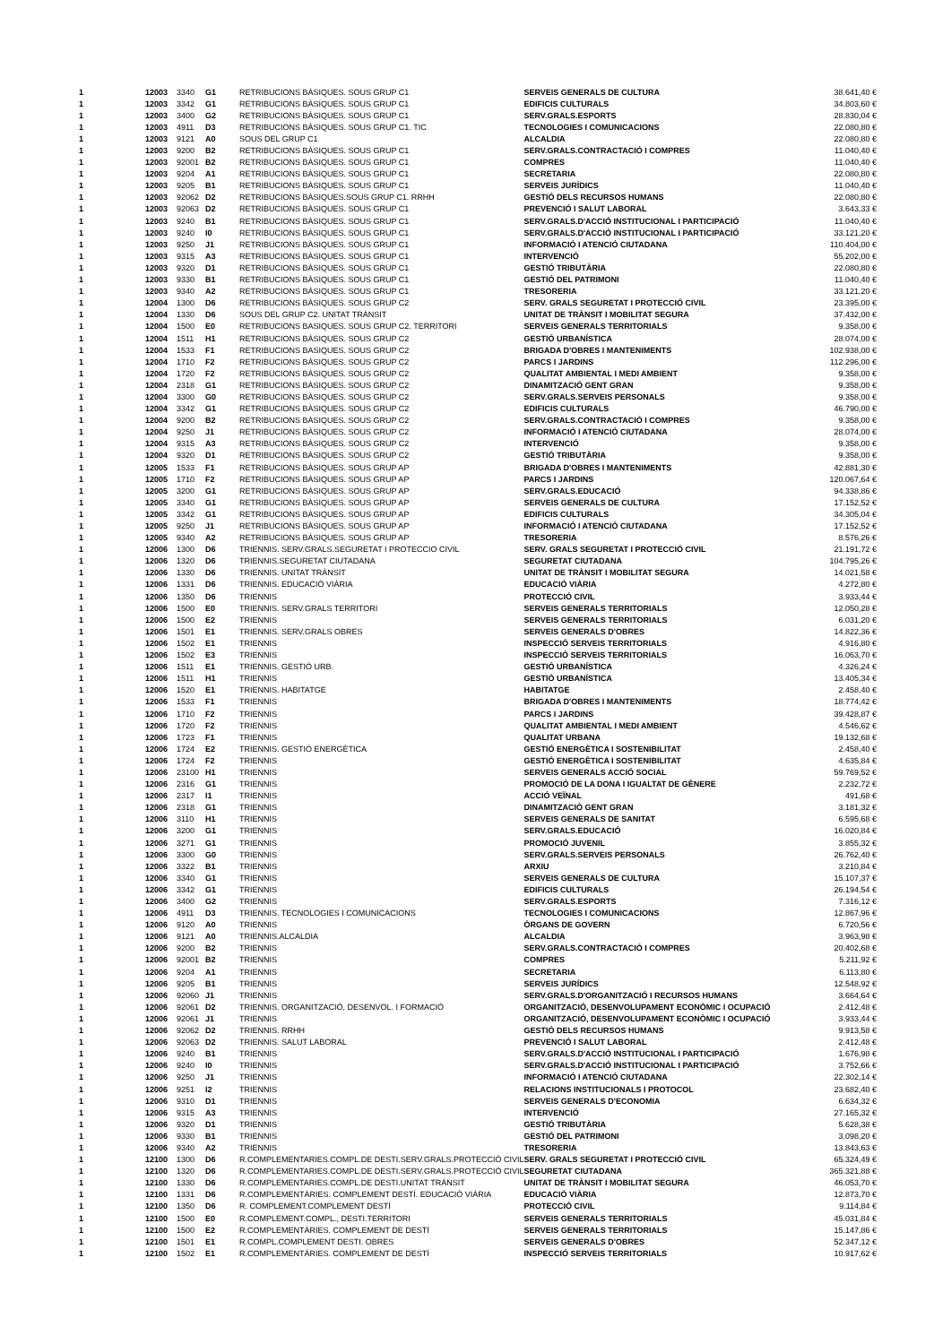| 1 | 12003 | 3340 | G1 | RETRIBUCIONS BÀSIQUES. SOUS GRUP C1 | SERVEIS GENERALS DE CULTURA | 38.641,40 € |
| 1 | 12003 | 3342 | G1 | RETRIBUCIONS BÀSIQUES. SOUS GRUP C1 | EDIFICIS CULTURALS | 34.803,60 € |
| 1 | 12003 | 3400 | G2 | RETRIBUCIONS BÀSIQUES. SOUS GRUP C1 | SERV.GRALS.ESPORTS | 28.830,04 € |
| 1 | 12003 | 4911 | D3 | RETRIBUCIONS BÀSIQUES. SOUS GRUP C1. TIC | TECNOLOGIES I COMUNICACIONS | 22.080,80 € |
| 1 | 12003 | 9121 | A0 | SOUS DEL GRUP C1 | ALCALDIA | 22.080,80 € |
| 1 | 12003 | 9200 | B2 | RETRIBUCIONS BÀSIQUES. SOUS GRUP C1 | SERV.GRALS.CONTRACTACIÓ I COMPRES | 11.040,40 € |
| 1 | 12003 | 92001 | B2 | RETRIBUCIONS BÀSIQUES. SOUS GRUP C1 | COMPRES | 11.040,40 € |
| 1 | 12003 | 9204 | A1 | RETRIBUCIONS BÀSIQUES. SOUS GRUP C1 | SECRETARIA | 22.080,80 € |
| 1 | 12003 | 9205 | B1 | RETRIBUCIONS BÀSIQUES. SOUS GRUP C1 | SERVEIS JURÍDICS | 11.040,40 € |
| 1 | 12003 | 92062 | D2 | RETRIBUCIONS BÀSIQUES.SOUS GRUP C1. RRHH | GESTIÓ DELS RECURSOS HUMANS | 22.080,80 € |
| 1 | 12003 | 92063 | D2 | RETRIBUCIONS BÀSIQUES. SOUS GRUP C1 | PREVENCIÓ I SALUT LABORAL | 3.643,33 € |
| 1 | 12003 | 9240 | B1 | RETRIBUCIONS BÀSIQUES. SOUS GRUP C1 | SERV.GRALS.D'ACCIÓ INSTITUCIONAL I PARTICIPACIÓ | 11.040,40 € |
| 1 | 12003 | 9240 | I0 | RETRIBUCIONS BÀSIQUES. SOUS GRUP C1 | SERV.GRALS.D'ACCIÓ INSTITUCIONAL I PARTICIPACIÓ | 33.121,20 € |
| 1 | 12003 | 9250 | J1 | RETRIBUCIONS BÀSIQUES. SOUS GRUP C1 | INFORMACIÓ I ATENCIÓ CIUTADANA | 110.404,00 € |
| 1 | 12003 | 9315 | A3 | RETRIBUCIONS BÀSIQUES. SOUS GRUP C1 | INTERVENCIÓ | 55.202,00 € |
| 1 | 12003 | 9320 | D1 | RETRIBUCIONS BÀSIQUES. SOUS GRUP C1 | GESTIÓ TRIBUTÀRIA | 22.080,80 € |
| 1 | 12003 | 9330 | B1 | RETRIBUCIONS BÀSIQUES. SOUS GRUP C1 | GESTIÓ DEL PATRIMONI | 11.040,40 € |
| 1 | 12003 | 9340 | A2 | RETRIBUCIONS BÀSIQUES. SOUS GRUP C1 | TRESORERIA | 33.121,20 € |
| 1 | 12004 | 1300 | D6 | RETRIBUCIONS BÀSIQUES. SOUS GRUP C2 | SERV. GRALS SEGURETAT I PROTECCIÓ CIVIL | 23.395,00 € |
| 1 | 12004 | 1330 | D6 | SOUS DEL GRUP C2. UNITAT TRÀNSIT | UNITAT DE TRÀNSIT I MOBILITAT SEGURA | 37.432,00 € |
| 1 | 12004 | 1500 | E0 | RETRIBUCIONS BASIQUES. SOUS GRUP C2. TERRITORI | SERVEIS GENERALS TERRITORIALS | 9.358,00 € |
| 1 | 12004 | 1511 | H1 | RETRIBUCIONS BÀSIQUES. SOUS GRUP C2 | GESTIÓ URBANÍSTICA | 28.074,00 € |
| 1 | 12004 | 1533 | F1 | RETRIBUCIONS BASIQUES. SOUS GRUP C2 | BRIGADA D'OBRES I MANTENIMENTS | 102.938,00 € |
| 1 | 12004 | 1710 | F2 | RETRIBUCIONS BÀSIQUES. SOUS GRUP C2 | PARCS I JARDINS | 112.296,00 € |
| 1 | 12004 | 1720 | F2 | RETRIBUCIONS BÀSIQUES. SOUS GRUP C2 | QUALITAT AMBIENTAL I MEDI AMBIENT | 9.358,00 € |
| 1 | 12004 | 2318 | G1 | RETRIBUCIONS BÀSIQUES. SOUS GRUP C2 | DINAMITZACIÓ GENT GRAN | 9.358,00 € |
| 1 | 12004 | 3300 | G0 | RETRIBUCIONS BÀSIQUES. SOUS GRUP C2 | SERV.GRALS.SERVEIS PERSONALS | 9.358,00 € |
| 1 | 12004 | 3342 | G1 | RETRIBUCIONS BÀSIQUES. SOUS GRUP C2 | EDIFICIS CULTURALS | 46.790,00 € |
| 1 | 12004 | 9200 | B2 | RETRIBUCIONS BÀSIQUES. SOUS GRUP C2 | SERV.GRALS.CONTRACTACIÓ I COMPRES | 9.358,00 € |
| 1 | 12004 | 9250 | J1 | RETRIBUCIONS BÀSIQUES. SOUS GRUP C2 | INFORMACIÓ I ATENCIÓ CIUTADANA | 28.074,00 € |
| 1 | 12004 | 9315 | A3 | RETRIBUCIONS BÀSIQUES. SOUS GRUP C2 | INTERVENCIÓ | 9.358,00 € |
| 1 | 12004 | 9320 | D1 | RETRIBUCIONS BÀSIQUES. SOUS GRUP C2 | GESTIÓ TRIBUTÀRIA | 9.358,00 € |
| 1 | 12005 | 1533 | F1 | RETRIBUCIONS BÀSIQUES. SOUS GRUP AP | BRIGADA D'OBRES I MANTENIMENTS | 42.881,30 € |
| 1 | 12005 | 1710 | F2 | RETRIBUCIONS BÀSIQUES. SOUS GRUP AP | PARCS I JARDINS | 120.067,64 € |
| 1 | 12005 | 3200 | G1 | RETRIBUCIONS BÀSIQUES. SOUS GRUP AP | SERV.GRALS.EDUCACIÓ | 94.338,86 € |
| 1 | 12005 | 3340 | G1 | RETRIBUCIONS BÀSIQUES. SOUS GRUP AP | SERVEIS GENERALS DE CULTURA | 17.152,52 € |
| 1 | 12005 | 3342 | G1 | RETRIBUCIONS BÀSIQUES. SOUS GRUP AP | EDIFICIS CULTURALS | 34.305,04 € |
| 1 | 12005 | 9250 | J1 | RETRIBUCIONS BÀSIQUES. SOUS GRUP AP | INFORMACIÓ I ATENCIÓ CIUTADANA | 17.152,52 € |
| 1 | 12005 | 9340 | A2 | RETRIBUCIONS BÀSIQUES. SOUS GRUP AP | TRESORERIA | 8.576,26 € |
| 1 | 12006 | 1300 | D6 | TRIENNIS. SERV.GRALS.SEGURETAT I PROTECCIO CIVIL | SERV. GRALS SEGURETAT I PROTECCIÓ CIVIL | 21.191,72 € |
| 1 | 12006 | 1320 | D6 | TRIENNIS.SEGURETAT CIUTADANA | SEGURETAT CIUTADANA | 104.795,26 € |
| 1 | 12006 | 1330 | D6 | TRIENNIS. UNITAT TRÀNSIT | UNITAT DE TRÀNSIT I MOBILITAT SEGURA | 14.021,58 € |
| 1 | 12006 | 1331 | D6 | TRIENNIS. EDUCACIÓ VIÀRIA | EDUCACIÓ VIÀRIA | 4.272,80 € |
| 1 | 12006 | 1350 | D6 | TRIENNIS | PROTECCIÓ CIVIL | 3.933,44 € |
| 1 | 12006 | 1500 | E0 | TRIENNIS. SERV.GRALS TERRITORI | SERVEIS GENERALS TERRITORIALS | 12.050,28 € |
| 1 | 12006 | 1500 | E2 | TRIENNIS | SERVEIS GENERALS TERRITORIALS | 6.031,20 € |
| 1 | 12006 | 1501 | E1 | TRIENNIS. SERV.GRALS OBRES | SERVEIS GENERALS D'OBRES | 14.822,36 € |
| 1 | 12006 | 1502 | E1 | TRIENNIS | INSPECCIÓ SERVEIS TERRITORIALS | 4.916,80 € |
| 1 | 12006 | 1502 | E3 | TRIENNIS | INSPECCIÓ SERVEIS TERRITORIALS | 16.063,70 € |
| 1 | 12006 | 1511 | E1 | TRIENNIS. GESTIÓ URB. | GESTIÓ URBANÍSTICA | 4.326,24 € |
| 1 | 12006 | 1511 | H1 | TRIENNIS | GESTIÓ URBANÍSTICA | 13.405,34 € |
| 1 | 12006 | 1520 | E1 | TRIENNIS. HABITATGE | HABITATGE | 2.458,40 € |
| 1 | 12006 | 1533 | F1 | TRIENNIS | BRIGADA D'OBRES I MANTENIMENTS | 18.774,42 € |
| 1 | 12006 | 1710 | F2 | TRIENNIS | PARCS I JARDINS | 39.428,87 € |
| 1 | 12006 | 1720 | F2 | TRIENNIS | QUALITAT AMBIENTAL I MEDI AMBIENT | 4.546,62 € |
| 1 | 12006 | 1723 | F1 | TRIENNIS | QUALITAT URBANA | 19.132,68 € |
| 1 | 12006 | 1724 | E2 | TRIENNIS. GESTIÓ ENERGÈTICA | GESTIÓ ENERGÈTICA I SOSTENIBILITAT | 2.458,40 € |
| 1 | 12006 | 1724 | F2 | TRIENNIS | GESTIÓ ENERGÈTICA I SOSTENIBILITAT | 4.635,84 € |
| 1 | 12006 | 23100 | H1 | TRIENNIS | SERVEIS GENERALS ACCIÓ SOCIAL | 59.769,52 € |
| 1 | 12006 | 2316 | G1 | TRIENNIS | PROMOCIÓ DE LA DONA I IGUALTAT DE GÈNERE | 2.232,72 € |
| 1 | 12006 | 2317 | I1 | TRIENNIS | ACCIÓ VEÏNAL | 491,68 € |
| 1 | 12006 | 2318 | G1 | TRIENNIS | DINAMITZACIÓ GENT GRAN | 3.181,32 € |
| 1 | 12006 | 3110 | H1 | TRIENNIS | SERVEIS GENERALS DE SANITAT | 6.595,68 € |
| 1 | 12006 | 3200 | G1 | TRIENNIS | SERV.GRALS.EDUCACIÓ | 16.020,84 € |
| 1 | 12006 | 3271 | G1 | TRIENNIS | PROMOCIÓ JUVENIL | 3.855,32 € |
| 1 | 12006 | 3300 | G0 | TRIENNIS | SERV.GRALS.SERVEIS PERSONALS | 26.762,40 € |
| 1 | 12006 | 3322 | B1 | TRIENNIS | ARXIU | 3.210,84 € |
| 1 | 12006 | 3340 | G1 | TRIENNIS | SERVEIS GENERALS DE CULTURA | 15.107,37 € |
| 1 | 12006 | 3342 | G1 | TRIENNIS | EDIFICIS CULTURALS | 26.194,54 € |
| 1 | 12006 | 3400 | G2 | TRIENNIS | SERV.GRALS.ESPORTS | 7.316,12 € |
| 1 | 12006 | 4911 | D3 | TRIENNIS. TECNOLOGIES I COMUNICACIONS | TECNOLOGIES I COMUNICACIONS | 12.867,96 € |
| 1 | 12006 | 9120 | A0 | TRIENNIS | ÒRGANS DE GOVERN | 6.720,56 € |
| 1 | 12006 | 9121 | A0 | TRIENNIS.ALCALDIA | ALCALDIA | 3.963,98 € |
| 1 | 12006 | 9200 | B2 | TRIENNIS | SERV.GRALS.CONTRACTACIÓ I COMPRES | 20.402,68 € |
| 1 | 12006 | 92001 | B2 | TRIENNIS | COMPRES | 5.211,92 € |
| 1 | 12006 | 9204 | A1 | TRIENNIS | SECRETARIA | 6.113,80 € |
| 1 | 12006 | 9205 | B1 | TRIENNIS | SERVEIS JURÍDICS | 12.548,92 € |
| 1 | 12006 | 92060 | J1 | TRIENNIS | SERV.GRALS.D'ORGANITZACIÓ I RECURSOS HUMANS | 3.664,64 € |
| 1 | 12006 | 92061 | D2 | TRIENNIS. ORGANITZACIÓ, DESENVOL. I FORMACIÓ | ORGANITZACIÓ, DESENVOLUPAMENT ECONÒMIC I OCUPACIÓ | 2.412,48 € |
| 1 | 12006 | 92061 | J1 | TRIENNIS | ORGANITZACIÓ, DESENVOLUPAMENT ECONÒMIC I OCUPACIÓ | 3.933,44 € |
| 1 | 12006 | 92062 | D2 | TRIENNIS. RRHH | GESTIÓ DELS RECURSOS HUMANS | 9.913,58 € |
| 1 | 12006 | 92063 | D2 | TRIENNIS. SALUT LABORAL | PREVENCIÓ I SALUT LABORAL | 2.412,48 € |
| 1 | 12006 | 9240 | B1 | TRIENNIS | SERV.GRALS.D'ACCIÓ INSTITUCIONAL I PARTICIPACIÓ | 1.676,98 € |
| 1 | 12006 | 9240 | I0 | TRIENNIS | SERV.GRALS.D'ACCIÓ INSTITUCIONAL I PARTICIPACIÓ | 3.752,66 € |
| 1 | 12006 | 9250 | J1 | TRIENNIS | INFORMACIÓ I ATENCIÓ CIUTADANA | 22.302,14 € |
| 1 | 12006 | 9251 | I2 | TRIENNIS | RELACIONS INSTITUCIONALS I PROTOCOL | 23.682,40 € |
| 1 | 12006 | 9310 | D1 | TRIENNIS | SERVEIS GENERALS D'ECONOMIA | 6.634,32 € |
| 1 | 12006 | 9315 | A3 | TRIENNIS | INTERVENCIÓ | 27.165,32 € |
| 1 | 12006 | 9320 | D1 | TRIENNIS | GESTIÓ TRIBUTÀRIA | 5.628,38 € |
| 1 | 12006 | 9330 | B1 | TRIENNIS | GESTIÓ DEL PATRIMONI | 3.098,20 € |
| 1 | 12006 | 9340 | A2 | TRIENNIS | TRESORERIA | 13.843,63 € |
| 1 | 12100 | 1300 | D6 | R.COMPLEMENTARIES.COMPL.DE DESTI.SERV.GRALS.PROTECCIÓ CIVIL | SERV. GRALS SEGURETAT I PROTECCIÓ CIVIL | 65.324,49 € |
| 1 | 12100 | 1320 | D6 | R.COMPLEMENTARIES.COMPL.DE DESTI.SERV.GRALS.PROTECCIÓ CIVIL | SEGURETAT CIUTADANA | 365.321,88 € |
| 1 | 12100 | 1330 | D6 | R.COMPLEMENTARIES.COMPL.DE DESTI.UNITAT TRÀNSIT | UNITAT DE TRÀNSIT I MOBILITAT SEGURA | 46.053,70 € |
| 1 | 12100 | 1331 | D6 | R.COMPLEMENTÀRIES. COMPLEMENT DESTÍ. EDUCACIÓ VIÀRIA | EDUCACIÓ VIÀRIA | 12.873,70 € |
| 1 | 12100 | 1350 | D6 | R. COMPLEMENT.COMPLEMENT DESTÍ | PROTECCIÓ CIVIL | 9.114,84 € |
| 1 | 12100 | 1500 | E0 | R.COMPLEMENT.COMPL., DESTI.TERRITORI | SERVEIS GENERALS TERRITORIALS | 45.031,84 € |
| 1 | 12100 | 1500 | E2 | R.COMPLEMENTÀRIES. COMPLEMENT DE DESTÍ | SERVEIS GENERALS TERRITORIALS | 15.147,86 € |
| 1 | 12100 | 1501 | E1 | R.COMPL.COMPLEMENT DESTI. OBRES | SERVEIS GENERALS D'OBRES | 52.347,12 € |
| 1 | 12100 | 1502 | E1 | R.COMPLEMENTÀRIES. COMPLEMENT DE DESTÍ | INSPECCIÓ SERVEIS TERRITORIALS | 10.917,62 € |